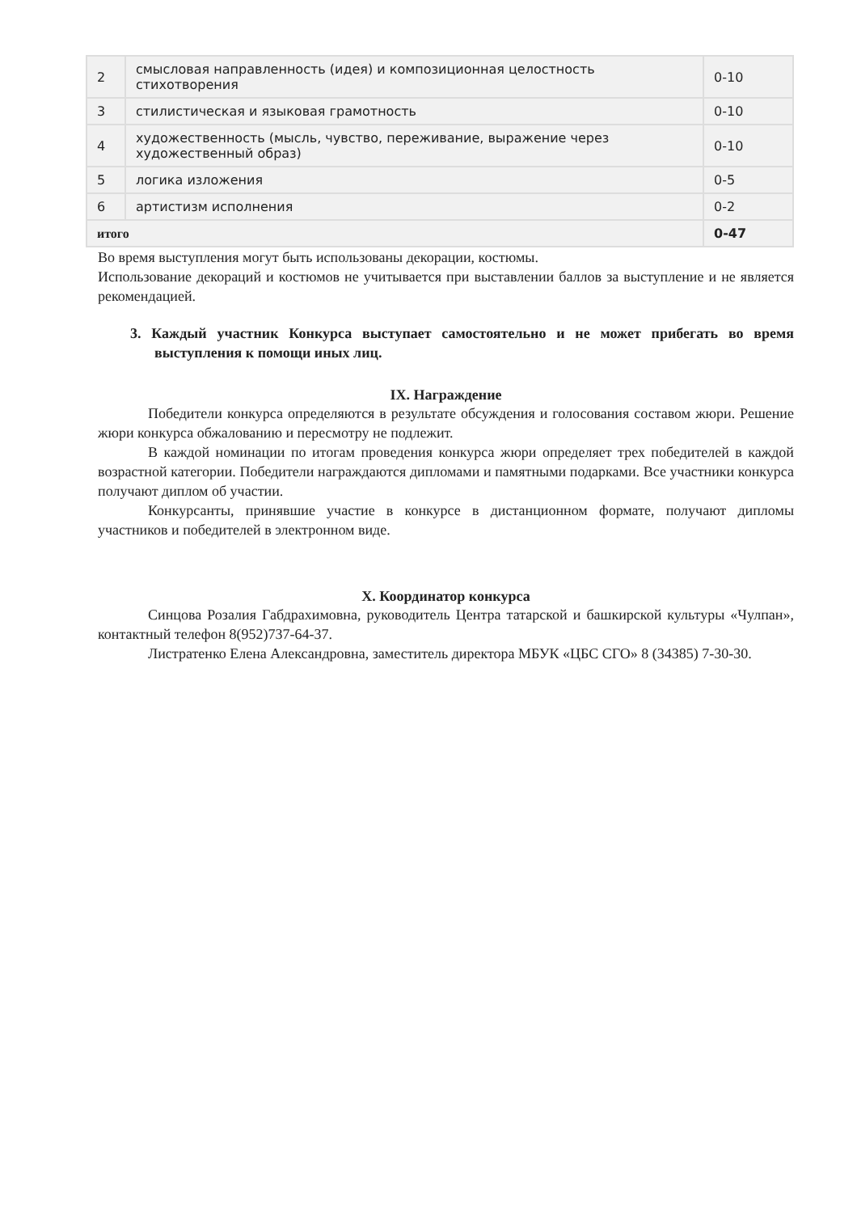| 2 | смысловая направленность (идея) и композиционная целостность стихотворения | 0-10 |
| 3 | стилистическая и языковая грамотность | 0-10 |
| 4 | художественность (мысль, чувство, переживание, выражение через художественный образ) | 0-10 |
| 5 | логика изложения | 0-5 |
| 6 | артистизм исполнения | 0-2 |
| итого | | 0-47 |
Во время выступления могут быть использованы декорации, костюмы.
Использование декораций и костюмов не учитывается при выставлении баллов за выступление и не является рекомендацией.
3. Каждый участник Конкурса выступает самостоятельно и не может прибегать во время выступления к помощи иных лиц.
IX. Награждение
Победители конкурса определяются в результате обсуждения и голосования составом жюри. Решение жюри конкурса обжалованию и пересмотру не подлежит.
В каждой номинации по итогам проведения конкурса жюри определяет трех победителей в каждой возрастной категории. Победители награждаются дипломами и памятными подарками. Все участники конкурса получают диплом об участии.
Конкурсанты, принявшие участие в конкурсе в дистанционном формате, получают дипломы участников и победителей в электронном виде.
X. Координатор конкурса
Синцова Розалия Габдрахимовна, руководитель Центра татарской и башкирской культуры «Чулпан», контактный телефон 8(952)737-64-37.
Листратенко Елена Александровна, заместитель директора МБУК «ЦБС СГО» 8 (34385) 7-30-30.